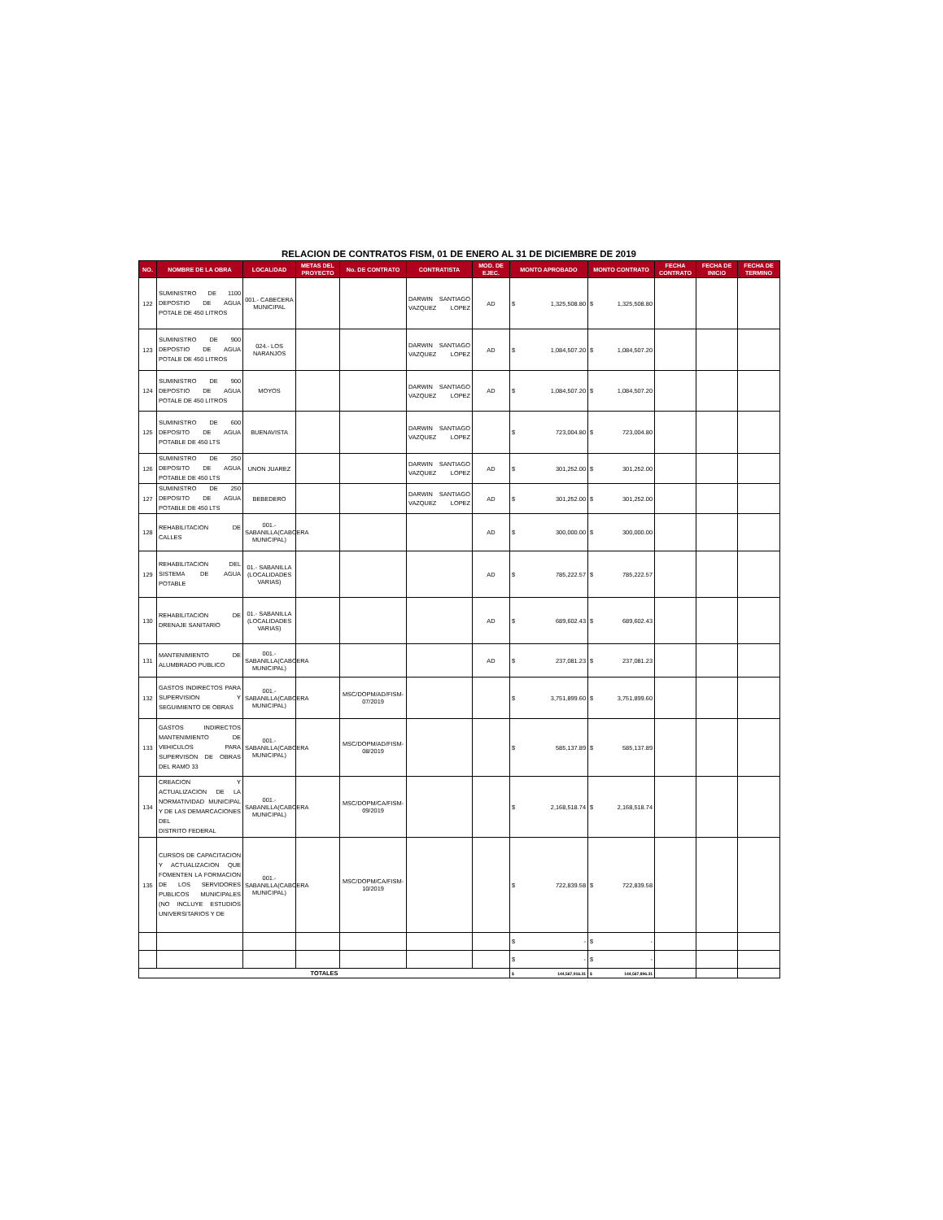RELACION DE CONTRATOS FISM, 01 DE ENERO AL 31 DE DICIEMBRE DE 2019
| NO. | NOMBRE DE LA OBRA | LOCALIDAD | METAS DEL PROYECTO | No. DE CONTRATO | CONTRATISTA | MOD. DE EJEC. | MONTO APROBADO | MONTO CONTRATO | FECHA CONTRATO | FECHA DE INICIO | FECHA DE TERMINO |
| --- | --- | --- | --- | --- | --- | --- | --- | --- | --- | --- | --- |
| 122 | SUMINISTRO DE 1100 DEPOSTIO DE AGUA POTALE DE 450 LITROS | 001.- CABECERA MUNICIPAL | | | DARWIN SANTIAGO VAZQUEZ LOPEZ | AD | $ 1,325,508.80 | $ 1,325,508.80 | | | |
| 123 | SUMINISTRO DE 900 DEPOSTIO DE AGUA POTALE DE 450 LITROS | 024.- LOS NARANJOS | | | DARWIN SANTIAGO VAZQUEZ LOPEZ | AD | $ 1,084,507.20 | $ 1,084,507.20 | | | |
| 124 | SUMINISTRO DE 900 DEPOSTIO DE AGUA POTALE DE 450 LITROS | MOYOS | | | DARWIN SANTIAGO VAZQUEZ LOPEZ | AD | $ 1,084,507.20 | $ 1,084,507.20 | | | |
| 125 | SUMINISTRO DE 600 DEPOSITO DE AGUA POTABLE DE 450 LTS | BUENAVISTA | | | DARWIN SANTIAGO VAZQUEZ LOPEZ | | $ 723,004.80 | $ 723,004.80 | | | |
| 126 | SUMINISTRO DE 250 DEPOSITO DE AGUA POTABLE DE 450 LTS | UNON JUAREZ | | | DARWIN SANTIAGO VAZQUEZ LOPEZ | AD | $ 301,252.00 | $ 301,252.00 | | | |
| 127 | SUMINISTRO DE 250 DEPOSITO DE AGUA POTABLE DE 450 LTS | BEBEDERO | | | DARWIN SANTIAGO VAZQUEZ LOPEZ | AD | $ 301,252.00 | $ 301,252.00 | | | |
| 128 | REHABILITACION DE CALLES | 001.- SABANILLA(CABCERA MUNICIPAL) | | | | AD | $ 300,000.00 | $ 300,000.00 | | | |
| 129 | REHABILITACION DEL SISTEMA DE AGUA POTABLE | 01.- SABANILLA (LOCALIDADES VARIAS) | | | | AD | $ 785,222.57 | $ 785,222.57 | | | |
| 130 | REHABILITACION DE DRENAJE SANITARIO | 01.- SABANILLA (LOCALIDADES VARIAS) | | | | AD | $ 689,602.43 | $ 689,602.43 | | | |
| 131 | MANTENIMIENTO DE ALUMBRADO PUBLICO | 001.- SABANILLA(CABCERA MUNICIPAL) | | | | AD | $ 237,081.23 | $ 237,081.23 | | | |
| 132 | GASTOS INDIRECTOS PARA SUPERVISION Y SEGUIMIENTO DE OBRAS | 001.- SABANILLA(CABCERA MUNICIPAL) | | MSC/DOPM/AD/FISM-07/2019 | | | $ 3,751,899.60 | $ 3,751,899.60 | | | |
| 133 | GASTOS INDIRECTOS MANTENIMIENTO DE VEHICULOS PARA SUPERVISON DE OBRAS DEL RAMO 33 | 001.- SABANILLA(CABCERA MUNICIPAL) | | MSC/DOPM/AD/FISM-08/2019 | | | $ 585,137.89 | $ 585,137.89 | | | |
| 134 | CREACION Y ACTUALIZACION DE LA NORMATIVIDAD MUNICIPAL Y DE LAS DEMARCACIONES DEL DISTRITO FEDERAL | 001.- SABANILLA(CABCERA MUNICIPAL) | | MSC/DOPM/CA/FISM-09/2019 | | | $ 2,168,518.74 | $ 2,168,518.74 | | | |
| 135 | CURSOS DE CAPACITACION Y ACTUALIZACION QUE FOMENTEN LA FORMACION DE LOS SERVIDORES PUBLICOS MUNICIPALES (NO INCLUYE ESTUDIOS UNIVERSITARIOS Y DE | 001.- SABANILLA(CABCERA MUNICIPAL) | | MSC/DOPM/CA/FISM-10/2019 | | | $ 722,839.58 | $ 722,839.58 | | | |
| | | | | | | | $ - | $ - | | | |
| | | | | | | | $ - | $ - | | | |
| TOTALES | | | | | | | $ 144,567,916.31 | $ 144,567,896.31 | | | |